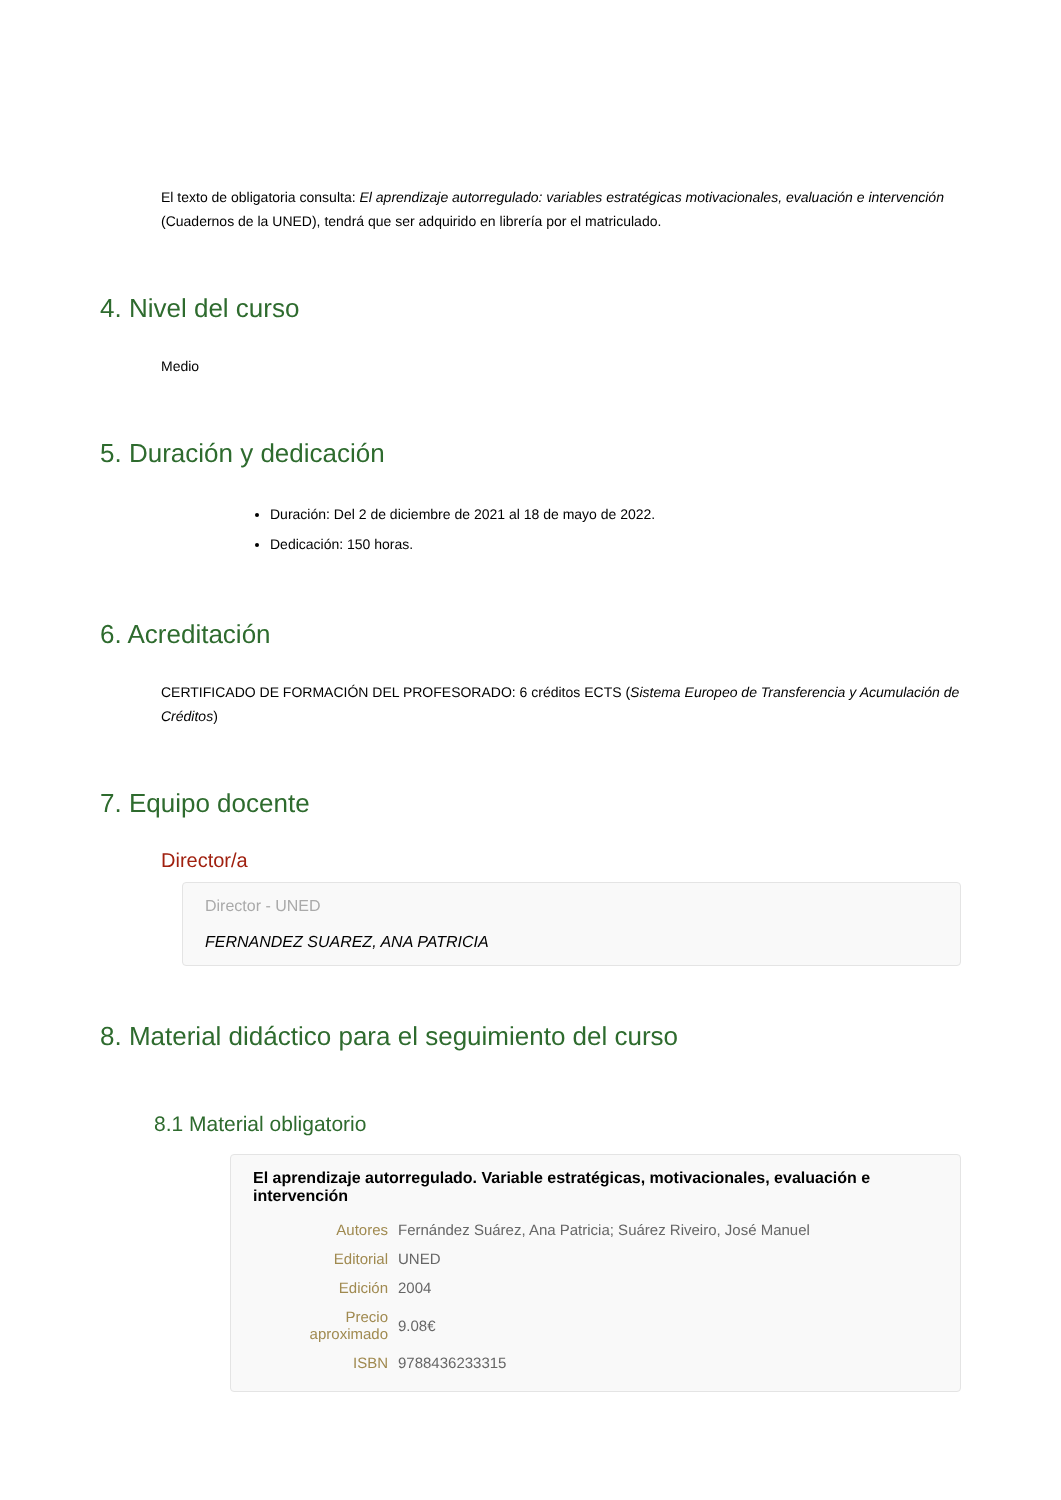El texto de obligatoria consulta: El aprendizaje autorregulado: variables estratégicas motivacionales, evaluación e intervención (Cuadernos de la UNED), tendrá que ser adquirido en librería por el matriculado.
4. Nivel del curso
Medio
5. Duración y dedicación
Duración: Del 2 de diciembre de 2021 al 18 de mayo de 2022.
Dedicación: 150 horas.
6. Acreditación
CERTIFICADO DE FORMACIÓN DEL PROFESORADO: 6 créditos ECTS (Sistema Europeo de Transferencia y Acumulación de Créditos)
7. Equipo docente
Director/a
Director - UNED
FERNANDEZ SUAREZ, ANA PATRICIA
8. Material didáctico para el seguimiento del curso
8.1 Material obligatorio
El aprendizaje autorregulado. Variable estratégicas, motivacionales, evaluación e intervención
| Autores | Fernández Suárez, Ana Patricia; Suárez Riveiro, José Manuel |
| Editorial | UNED |
| Edición | 2004 |
| Precio aproximado | 9.08€ |
| ISBN | 9788436233315 |